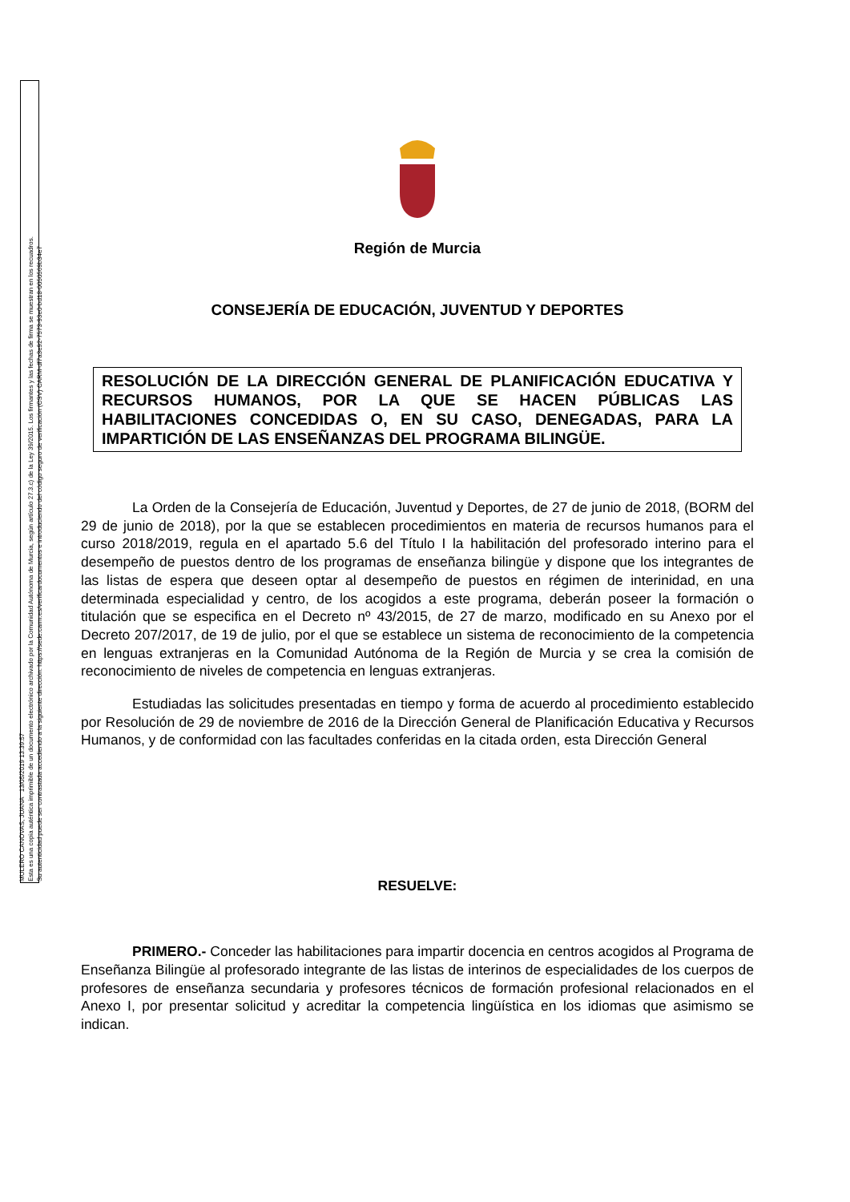MULERO CANOVAS, JUANA 13/05/2019 13:39:57
Esta es una copia auténtica imprimible de un documento electrónico archivado por la Comunidad Autónoma de Murcia, según artículo 27.3.c) de la Ley 39/2015. Los firmantes y las fechas de firma se muestran en los recuadros.
Su autenticidad puede ser contrastada accediendo a la siguiente dirección: https://sede.carm.es/verificardocumentos e introduciendo del código seguro de verificación (CSV) CARM-df7a3e92-7573-93e0-bd18-0050569b34e7
Región de Murcia
CONSEJERÍA DE EDUCACIÓN, JUVENTUD Y DEPORTES
RESOLUCIÓN DE LA DIRECCIÓN GENERAL DE PLANIFICACIÓN EDUCATIVA Y RECURSOS HUMANOS, POR LA QUE SE HACEN PÚBLICAS LAS HABILITACIONES CONCEDIDAS O, EN SU CASO, DENEGADAS, PARA LA IMPARTICIÓN DE LAS ENSEÑANZAS DEL PROGRAMA BILINGÜE.
La Orden de la Consejería de Educación, Juventud y Deportes, de 27 de junio de 2018, (BORM del 29 de junio de 2018), por la que se establecen procedimientos en materia de recursos humanos para el curso 2018/2019, regula en el apartado 5.6 del Título I la habilitación del profesorado interino para el desempeño de puestos dentro de los programas de enseñanza bilingüe y dispone que los integrantes de las listas de espera que deseen optar al desempeño de puestos en régimen de interinidad, en una determinada especialidad y centro, de los acogidos a este programa, deberán poseer la formación o titulación que se especifica en el Decreto nº 43/2015, de 27 de marzo, modificado en su Anexo por el Decreto 207/2017, de 19 de julio, por el que se establece un sistema de reconocimiento de la competencia en lenguas extranjeras en la Comunidad Autónoma de la Región de Murcia y se crea la comisión de reconocimiento de niveles de competencia en lenguas extranjeras.
Estudiadas las solicitudes presentadas en tiempo y forma de acuerdo al procedimiento establecido por Resolución de 29 de noviembre de 2016 de la Dirección General de Planificación Educativa y Recursos Humanos, y de conformidad con las facultades conferidas en la citada orden, esta Dirección General
RESUELVE:
PRIMERO.- Conceder las habilitaciones para impartir docencia en centros acogidos al Programa de Enseñanza Bilingüe al profesorado integrante de las listas de interinos de especialidades de los cuerpos de profesores de enseñanza secundaria y profesores técnicos de formación profesional relacionados en el Anexo I, por presentar solicitud y acreditar la competencia lingüística en los idiomas que asimismo se indican.